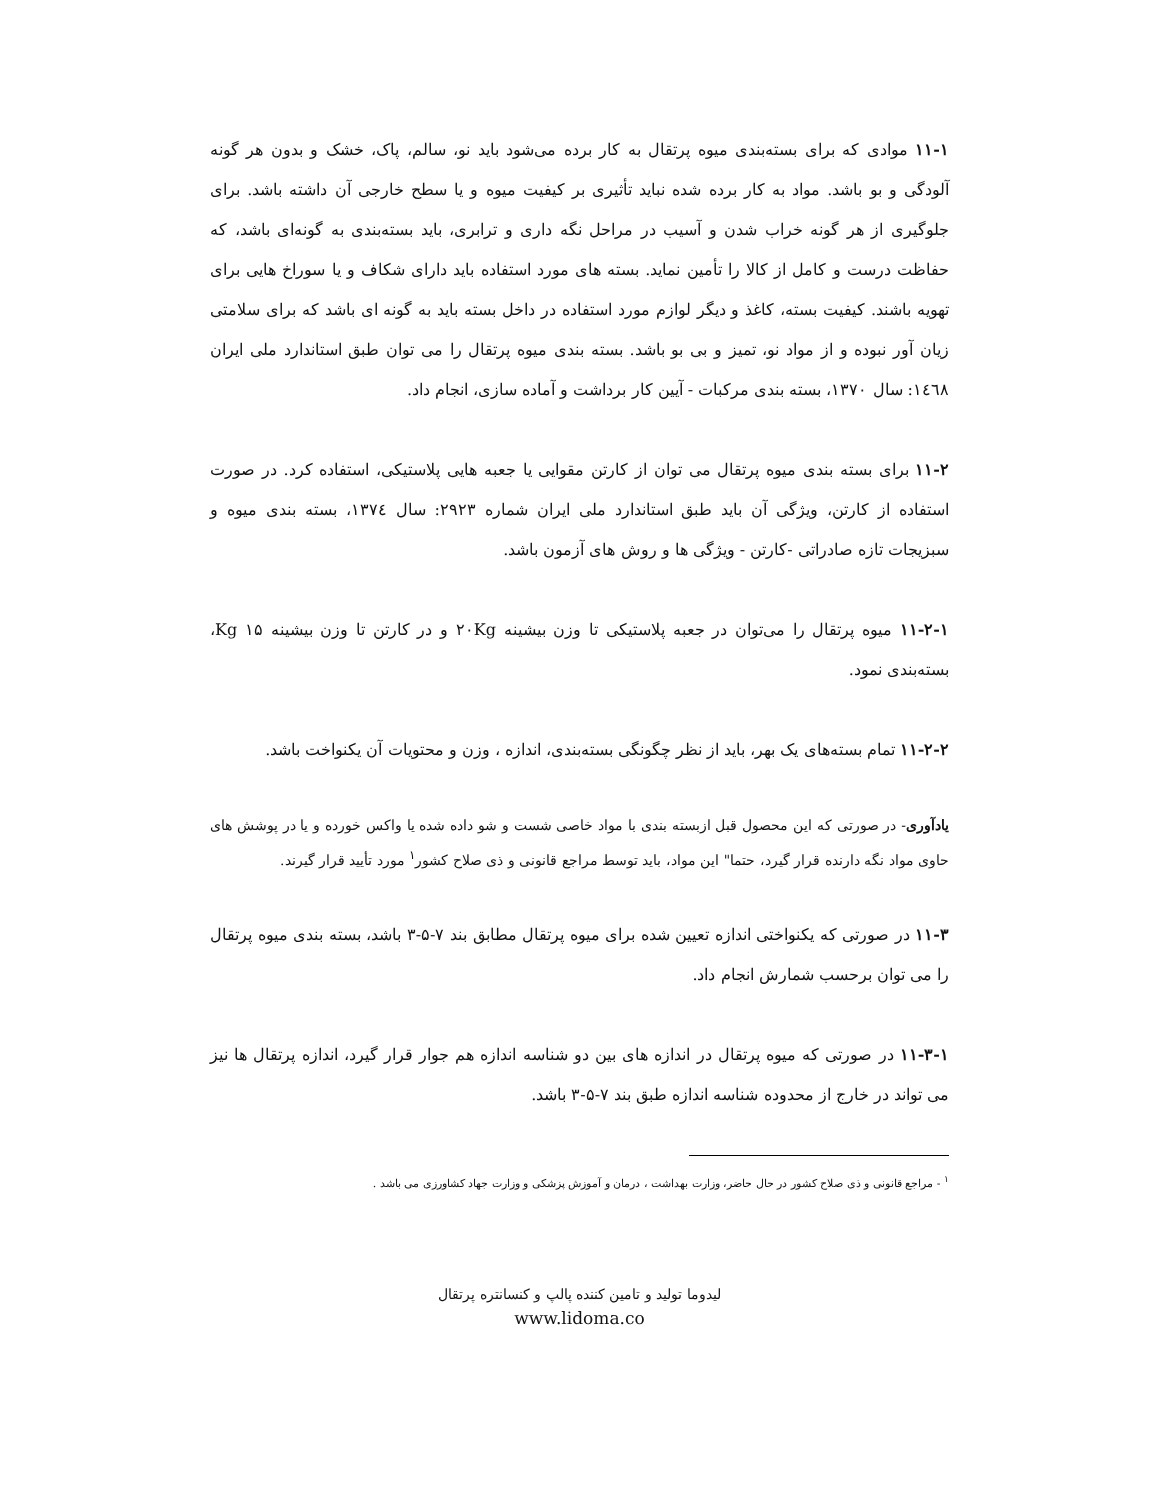۱۱-۱ موادی که برای بسته‌بندی میوه پرتقال به کار برده می‌شود باید نو، سالم، پاک، خشک و بدون هر گونه آلودگی و بو باشد. مواد به کار برده شده نباید تأثیری بر کیفیت میوه و یا سطح خارجی آن داشته باشد. برای جلوگیری از هر گونه خراب شدن و آسیب در مراحل نگه داری و ترابری، باید بسته‌بندی به گونه‌ای باشد، که حفاظت درست و کامل از کالا را تأمین نماید. بسته های مورد استفاده باید دارای شکاف و یا سوراخ هایی برای تهویه باشند. کیفیت بسته، کاغذ و دیگر لوازم مورد استفاده در داخل بسته باید به گونه ای باشد که برای سلامتی زیان آور نبوده و از مواد نو، تمیز و بی بو باشد. بسته بندی میوه پرتقال را می توان طبق استاندارد ملی ایران ۱٤٦۸: سال ۱۳۷۰، بسته بندی مرکبات - آیین کار برداشت و آماده سازی، انجام داد.
۱۱-۲ برای بسته بندی میوه پرتقال می توان از کارتن مقوایی یا جعبه هایی پلاستیکی، استفاده کرد. در صورت استفاده از کارتن، ویژگی آن باید طبق استاندارد ملی ایران شماره ۲۹۲۳: سال ۱۳۷٤، بسته بندی میوه و سبزیجات تازه صادراتی -کارتن - ویژگی ها و روش های آزمون باشد.
۱۱-۲-۱ میوه پرتقال را می‌توان در جعبه پلاستیکی تا وزن بیشینه ۲۰Kg و در کارتن تا وزن بیشینه Kg ۱۵، بسته‌بندی نمود.
۱۱-۲-۲ تمام بسته‌های یک بهر، باید از نظر چگونگی بسته‌بندی، اندازه ، وزن و محتویات آن یکنواخت باشد.
یادآوری- در صورتی که این محصول قبل ازبسته بندی با مواد خاصی شست و شو داده شده یا واکس خورده و یا در پوشش های حاوی مواد نگه دارنده قرار گیرد، حتما" این مواد، باید توسط مراجع قانونی و ذی صلاح کشور<sup>۱</sup> مورد تأیید قرار گیرند.
۱۱-۳ در صورتی که یکنواختی اندازه تعیین شده برای میوه پرتقال مطابق بند ۷-۵-۳ باشد، بسته بندی میوه پرتقال را می توان برحسب شمارش انجام داد.
۱۱-۳-۱ در صورتی که میوه پرتقال در اندازه های بین دو شناسه اندازه هم جوار قرار گیرد، اندازه پرتقال ها نیز می تواند در خارج از محدوده شناسه اندازه طبق بند ۷-۵-۳ باشد.
<sup>۱</sup> - مراجع قانونی و ذی صلاح کشور در حال حاضر، وزارت بهداشت ، درمان و آموزش پزشکی و وزارت جهاد کشاورزی می باشد .
لیدوما تولید و تامین کننده پالپ و کنسانتره پرتقال
www.lidoma.co